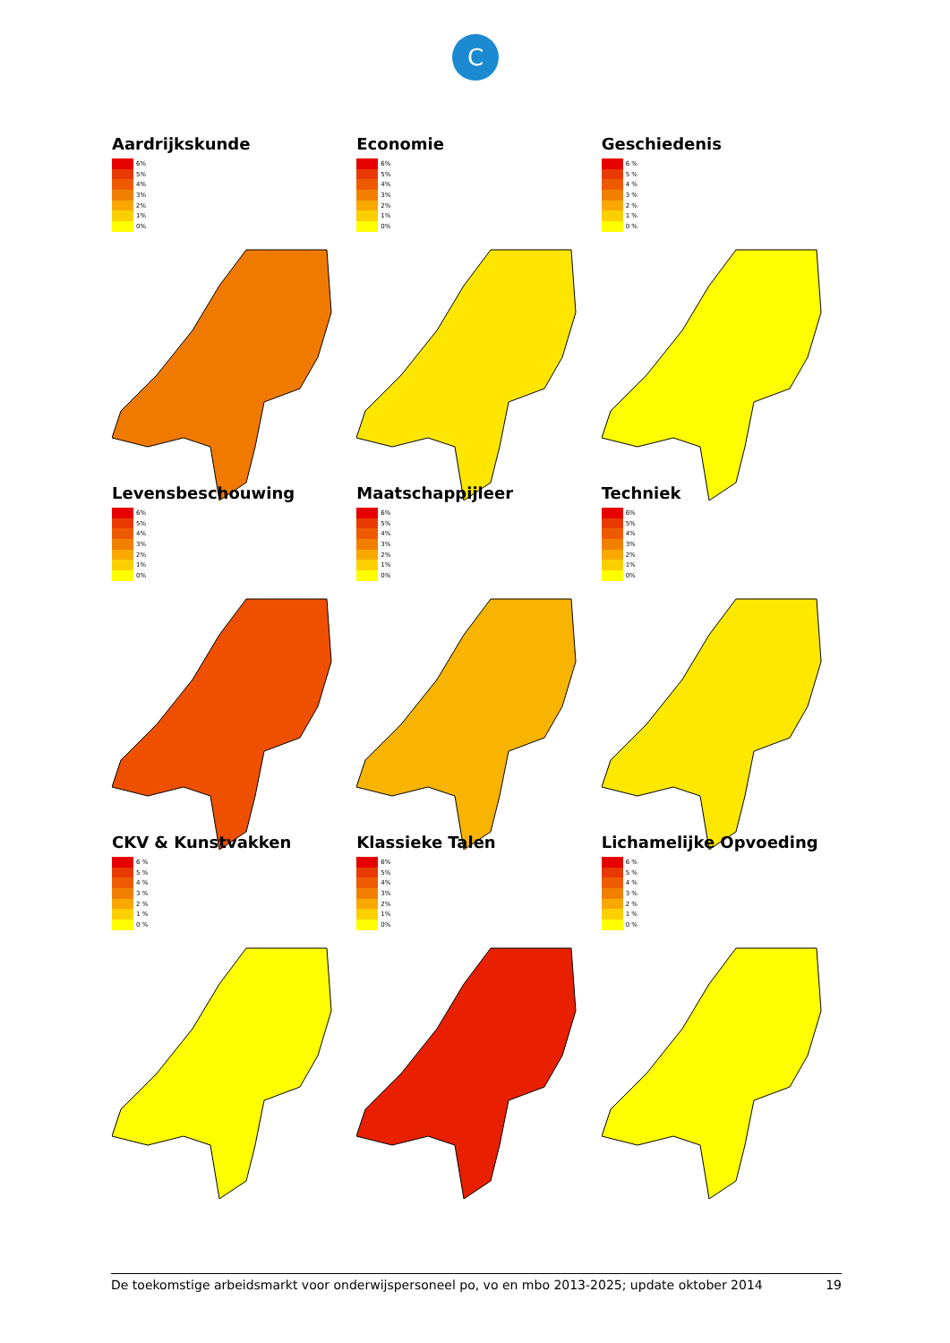C
Aardrijkskunde
6%
5%
4%
3%
2%
1%
0%
Economie
6%
5%
4%
3%
2%
1%
0%
Geschiedenis
6 %
5 %
4 %
3 %
2 %
1 %
0 %
Levensbeschouwing
6%
5%
4%
3%
2%
1%
0%
Maatschappijleer
6%
5%
4%
3%
2%
1%
0%
Techniek
6%
5%
4%
3%
2%
1%
0%
CKV & Kunstvakken
6 %
5 %
4 %
3 %
2 %
1 %
0 %
Klassieke Talen
6%
5%
4%
3%
2%
1%
0%
Lichamelijke Opvoeding
6 %
5 %
4 %
3 %
2 %
1 %
0 %
De toekomstige arbeidsmarkt voor onderwijspersoneel po, vo en mbo 2013-2025; update oktober 2014 19